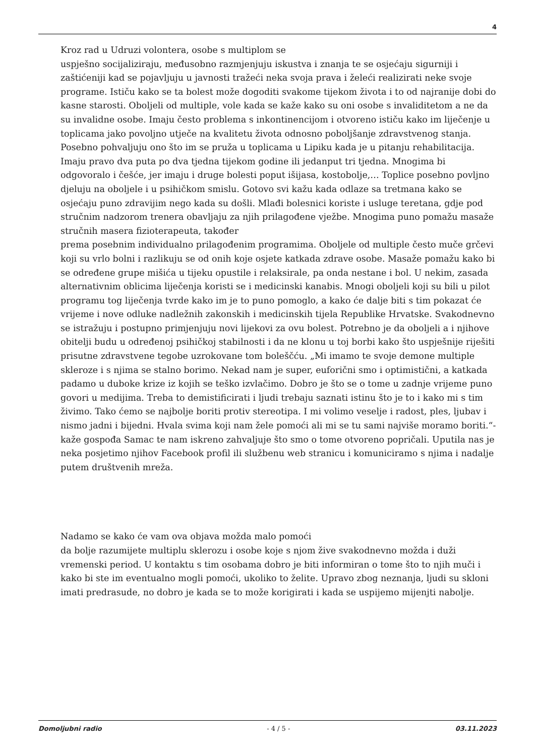4
Kroz rad u Udruzi volontera, osobe s multiplom se
uspješno socijaliziraju, međusobno razmjenjuju iskustva i znanja te se osjećaju sigurniji i zaštićeniji kad se pojavljuju u javnosti tražeći neka svoja prava i želeći realizirati neke svoje programe. Ističu kako se ta bolest može dogoditi svakome tijekom života i to od najranije dobi do kasne starosti. Oboljeli od multiple, vole kada se kaže kako su oni osobe s invaliditetom a ne da su invalidne osobe. Imaju često problema s inkontinencijom i otvoreno ističu kako im liječenje u toplicama jako povoljno utječe na kvalitetu života odnosno poboljšanje zdravstvenog stanja. Posebno pohvaljuju ono što im se pruža u toplicama u Lipiku kada je u pitanju rehabilitacija. Imaju pravo dva puta po dva tjedna tijekom godine ili jedanput tri tjedna. Mnogima bi odgovoralo i češće, jer imaju i druge bolesti poput išijasa, kostobolje,… Toplice posebno povljno djeluju na oboljele i u psihičkom smislu. Gotovo svi kažu kada odlaze sa tretmana kako se osjećaju puno zdravijim nego kada su došli. Mlađi bolesnici koriste i usluge teretana, gdje pod stručnim nadzorom trenera obavljaju za njih prilagođene vježbe. Mnogima puno pomažu masaže stručnih masera fizioterapeuta, također
prema posebnim individualno prilagođenim programima. Oboljele od multiple često muče grčevi koji su vrlo bolni i razlikuju se od onih koje osjete katkada zdrave osobe. Masaže pomažu kako bi se određene grupe mišića u tijeku opustile i relaksirale, pa onda nestane i bol. U nekim, zasada alternativnim oblicima liječenja koristi se i medicinski kanabis. Mnogi oboljeli koji su bili u pilot programu tog liječenja tvrde kako im je to puno pomoglo, a kako će dalje biti s tim pokazat će vrijeme i nove odluke nadležnih zakonskih i medicinskih tijela Republike Hrvatske. Svakodnevno se istražuju i postupno primjenjuju novi lijekovi za ovu bolest. Potrebno je da oboljeli a i njihove obitelji budu u određenoj psihičkoj stabilnosti i da ne klonu u toj borbi kako što uspješnije riješiti prisutne zdravstvene tegobe uzrokovane tom boleščću. „Mi imamo te svoje demone multiple skleroze i s njima se stalno borimo. Nekad nam je super, euforični smo i optimistični, a katkada padamo u duboke krize iz kojih se teško izvlačimo. Dobro je što se o tome u zadnje vrijeme puno govori u medijima. Treba to demistificirati i ljudi trebaju saznati istinu što je to i kako mi s tim živimo. Tako ćemo se najbolje boriti protiv stereotipa. I mi volimo veselje i radost, ples, ljubav i nismo jadni i bijedni. Hvala svima koji nam žele pomoći ali mi se tu sami najviše moramo boriti.“- kaže gospođa Samac te nam iskreno zahvaljuje što smo o tome otvoreno popričali. Uputila nas je neka posjetimo njihov Facebook profil ili službenu web stranicu i komuniciramo s njima i nadalje putem društvenih mreža.
Nadamo se kako će vam ova objava možda malo pomoći
da bolje razumijete multiplu sklerozu i osobe koje s njom žive svakodnevno možda i duži vremenski period. U kontaktu s tim osobama dobro je biti informiran o tome što to njih muči i kako bi ste im eventualno mogli pomoći, ukoliko to želite. Upravo zbog neznanja, ljudi su skloni imati predrasude, no dobro je kada se to može korigirati i kada se uspijemo mijenjti nabolje.
Domoljubni radio - 4 / 5 - 03.11.2023